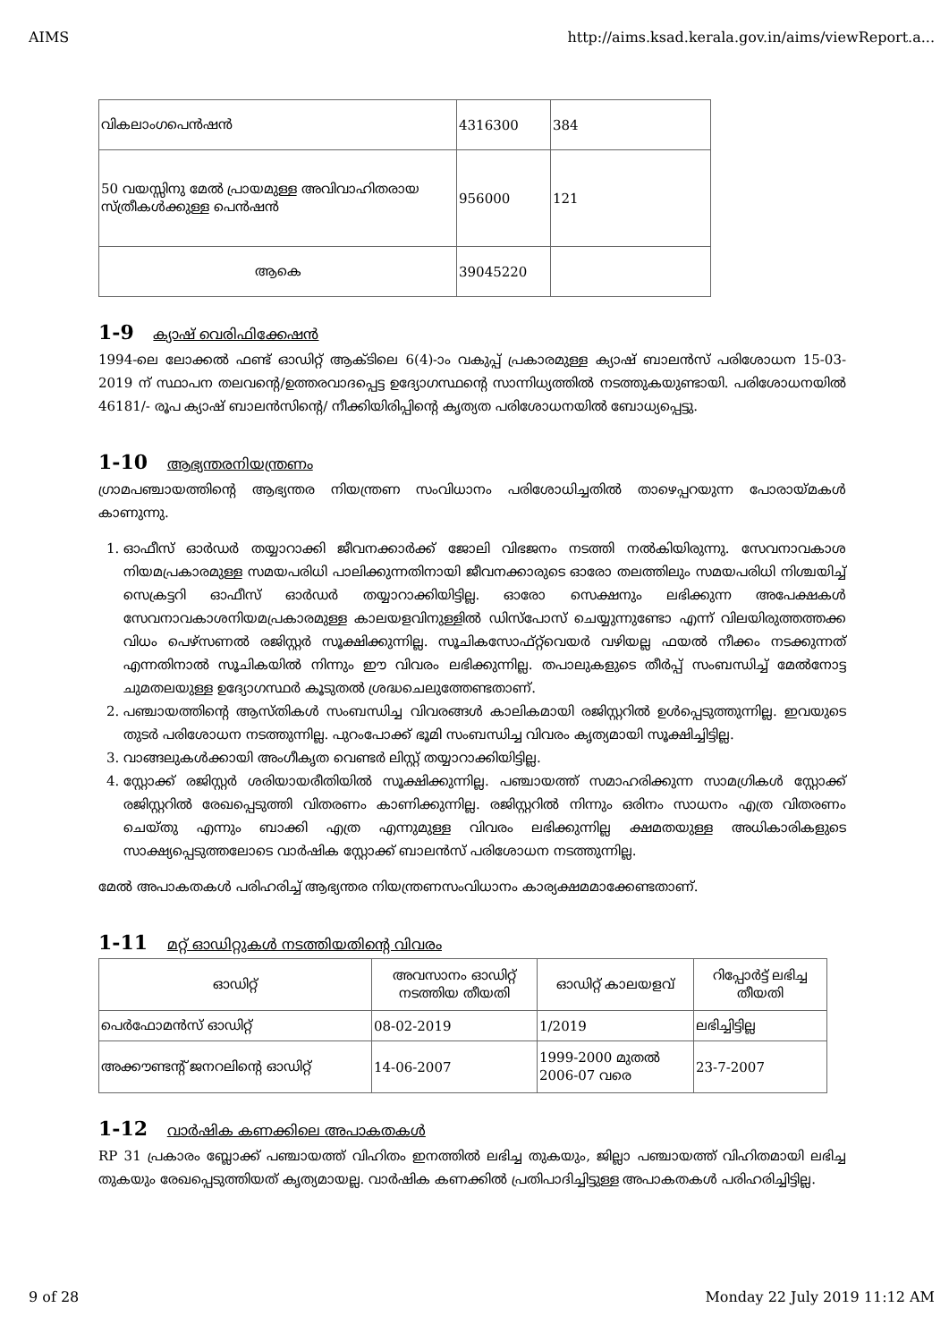AIMS http://aims.ksad.kerala.gov.in/aims/viewReport.a...
| വികലാംഗപെൻഷൻ | 4316300 | 384 |
| 50 വയസ്സിനു മേൽ പ്രായമുള്ള അവിവാഹിതരായ സ്ത്രീകൾക്കുള്ള പെൻഷൻ | 956000 | 121 |
| ആകെ | 39045220 | |
1-9 ക്യാഷ് വെരിഫിക്കേഷൻ
1994-ലെ ലോക്കൽ ഫണ്ട് ഓഡിറ്റ് ആക്ടിലെ 6(4)-ാം വകുപ്പ് പ്രകാരമുള്ള ക്യാഷ് ബാലൻസ് പരിശോധന 15-03-2019 ന് സ്ഥാപന തലവന്റെ/ഉത്തരവാദപ്പെട്ട ഉദ്യോഗസ്ഥന്റെ സാന്നിധ്യത്തിൽ നടത്തുകയുണ്ടായി. പരിശോധനയിൽ 46181/- രൂപ ക്യാഷ് ബാലൻസിന്റെ/ നീക്കിയിരിപ്പിന്റെ കൃത്യത പരിശോധനയിൽ ബോധ്യപ്പെട്ടു.
1-10 ആഭ്യന്തരനിയന്ത്രണം
ഗ്രാമപഞ്ചായത്തിന്റെ ആഭ്യന്തര നിയന്ത്രണ സംവിധാനം പരിശോധിച്ചതിൽ താഴെപ്പറയുന്ന പോരായ്മകൾ കാണുന്നു.
1. ഓഫീസ് ഓർഡർ തയ്യാറാക്കി ജീവനക്കാർക്ക് ജോലി വിഭജനം നടത്തി നൽകിയിരുന്നു. സേവനാവകാശ നിയമപ്രകാരമുള്ള സമയപരിധി പാലിക്കുന്നതിനായി ജീവനക്കാരുടെ ഓരോ തലത്തിലും സമയപരിധി നിശ്ചയിച്ച് സെക്രട്ടറി ഓഫീസ് ഓർഡർ തയ്യാറാക്കിയിട്ടില്ല. ഓരോ സെക്ഷനും ലഭിക്കുന്ന അപേക്ഷകൾ സേവനാവകാശനിയമപ്രകാരമുള്ള കാലയളവിനുള്ളിൽ ഡിസ്പോസ് ചെയ്യുന്നുണ്ടോ എന്ന് വിലയിരുത്തത്തക്ക വിധം പെഴ്സണൽ രജിസ്റ്റർ സൂക്ഷിക്കുന്നില്ല. സൂചികസോഫ്റ്റ്‌വെയർ വഴിയല്ല ഫയൽ നീക്കം നടക്കുന്നത് എന്നതിനാൽ സൂചികയിൽ നിന്നും ഈ വിവരം ലഭിക്കുന്നില്ല. തപാലുകളുടെ തീർപ്പ് സംബന്ധിച്ച് മേൽനോട്ട ചുമതലയുള്ള ഉദ്യോഗസ്ഥർ കൂടുതൽ ശ്രദ്ധചെലുത്തേണ്ടതാണ്.
2. പഞ്ചായത്തിന്റെ ആസ്തികൾ സംബന്ധിച്ച വിവരങ്ങൾ കാലികമായി രജിസ്റ്ററിൽ ഉൾപ്പെടുത്തുന്നില്ല. ഇവയുടെ തുടർ പരിശോധന നടത്തുന്നില്ല. പുറംപോക്ക് ഭൂമി സംബന്ധിച്ച വിവരം കൃത്യമായി സൂക്ഷിച്ചിട്ടില്ല.
3. വാങ്ങലുകൾക്കായി അംഗീകൃത വെണ്ടർ ലിസ്റ്റ് തയ്യാറാക്കിയിട്ടില്ല.
4. സ്റ്റോക്ക് രജിസ്റ്റർ ശരിയായരീതിയിൽ സൂക്ഷിക്കുന്നില്ല. പഞ്ചായത്ത് സമാഹരിക്കുന്ന സാമഗ്രികൾ സ്റ്റോക്ക് രജിസ്റ്ററിൽ രേഖപ്പെടുത്തി വിതരണം കാണിക്കുന്നില്ല. രജിസ്റ്ററിൽ നിന്നും ഒരിനം സാധനം എത്ര വിതരണം ചെയ്തു എന്നും ബാക്കി എത്ര എന്നുമുള്ള വിവരം ലഭിക്കുന്നില്ല ക്ഷമതയുള്ള അധികാരികളുടെ സാക്ഷ്യപ്പെടുത്തലോടെ വാർഷിക സ്റ്റോക്ക് ബാലൻസ് പരിശോധന നടത്തുന്നില്ല.
മേൽ അപാകതകൾ പരിഹരിച്ച് ആഭ്യന്തര നിയന്ത്രണസംവിധാനം കാര്യക്ഷമമാക്കേണ്ടതാണ്.
1-11 മറ്റ് ഓഡിറ്റുകൾ നടത്തിയതിന്റെ വിവരം
| ഓഡിറ്റ് | അവസാനം ഓഡിറ്റ് നടത്തിയ തീയതി | ഓഡിറ്റ് കാലയളവ് | റിപ്പോർട്ട് ലഭിച്ച തീയതി |
| --- | --- | --- | --- |
| പെർഫോമൻസ് ഓഡിറ്റ് | 08-02-2019 | 1/2019 | ലഭിച്ചിട്ടില്ല |
| അക്കൗണ്ടന്റ് ജനറലിന്റെ ഓഡിറ്റ് | 14-06-2007 | 1999-2000 മുതൽ 2006-07 വരെ | 23-7-2007 |
1-12 വാർഷിക കണക്കിലെ അപാകതകൾ
RP 31 പ്രകാരം ബ്ലോക്ക് പഞ്ചായത്ത് വിഹിതം ഇനത്തിൽ ലഭിച്ച തുകയും, ജില്ലാ പഞ്ചായത്ത് വിഹിതമായി ലഭിച്ച തുകയും രേഖപ്പെടുത്തിയത് കൃത്യമായല്ല. വാർഷിക കണക്കിൽ പ്രതിപാദിച്ചിട്ടുള്ള അപാകതകൾ പരിഹരിച്ചിട്ടില്ല.
9 of 28 Monday 22 July 2019 11:12 AM